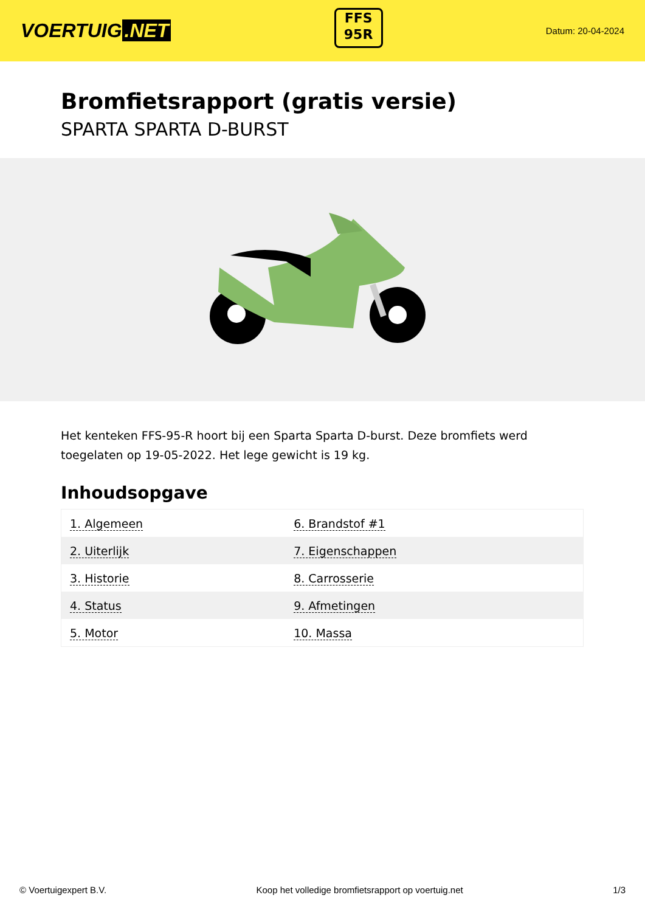VOERTUIG.NET
FFS
95R
Datum: 20-04-2024
Bromfietsrapport (gratis versie)
SPARTA SPARTA D-BURST
Het kenteken FFS-95-R hoort bij een Sparta Sparta D-burst. Deze bromfiets werd toegelaten op 19-05-2022. Het lege gewicht is 19 kg.
Inhoudsopgave
| 1. Algemeen | 6. Brandstof #1 |
| 2. Uiterlijk | 7. Eigenschappen |
| 3. Historie | 8. Carrosserie |
| 4. Status | 9. Afmetingen |
| 5. Motor | 10. Massa |
© Voertuigexpert B.V. Koop het volledige bromfietsrapport op voertuig.net 1/3